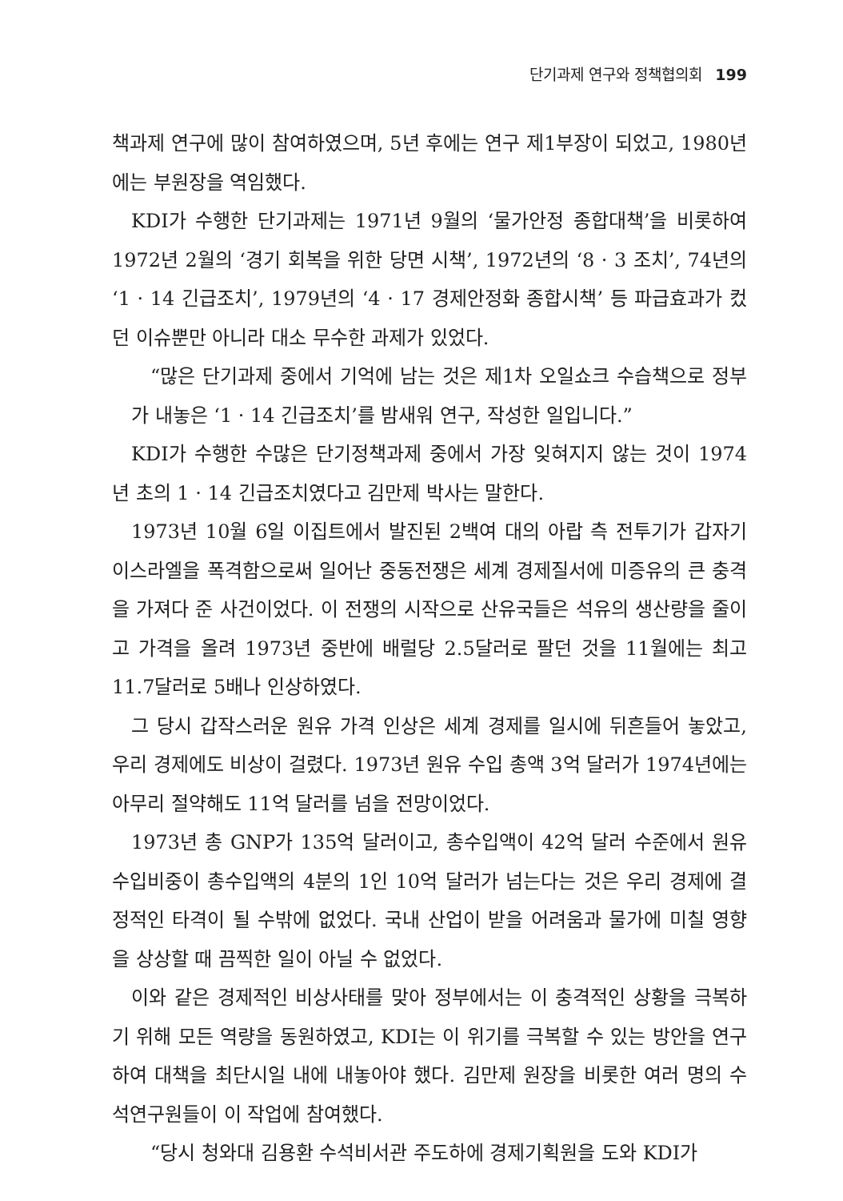단기과제 연구와 정책협의회 199
책과제 연구에 많이 참여하였으며, 5년 후에는 연구 제1부장이 되었고, 1980년에는 부원장을 역임했다.
KDI가 수행한 단기과제는 1971년 9월의 ‘물가안정 종합대책’을 비롯하여 1972년 2월의 ‘경기 회복을 위한 당면 시책’, 1972년의 ‘8 · 3 조치’, 74년의 ‘1 · 14 긴급조치’, 1979년의 ‘4 · 17 경제안정화 종합시책’ 등 파급효과가 컸던 이슈뿐만 아니라 대소 무수한 과제가 있었다.
“많은 단기과제 중에서 기억에 남는 것은 제1차 오일쇼크 수습책으로 정부가 내놓은 ‘1 · 14 긴급조치’를 밤새워 연구, 작성한 일입니다.”
KDI가 수행한 수많은 단기정책과제 중에서 가장 잊혀지지 않는 것이 1974년 초의 1 · 14 긴급조치였다고 김만제 박사는 말한다.
1973년 10월 6일 이집트에서 발진된 2백여 대의 아랍 측 전투기가 갑자기 이스라엘을 폭격함으로써 일어난 중동전쟁은 세계 경제질서에 미증유의 큰 충격을 가져다 준 사건이었다. 이 전쟁의 시작으로 산유국들은 석유의 생산량을 줄이고 가격을 올려 1973년 중반에 배럴당 2.5달러로 팔던 것을 11월에는 최고 11.7달러로 5배나 인상하였다.
그 당시 갑작스러운 원유 가격 인상은 세계 경제를 일시에 뒤흔들어 놓았고, 우리 경제에도 비상이 걸렸다. 1973년 원유 수입 총액 3억 달러가 1974년에는 아무리 절약해도 11억 달러를 넘을 전망이었다.
1973년 총 GNP가 135억 달러이고, 총수입액이 42억 달러 수준에서 원유 수입비중이 총수입액의 4분의 1인 10억 달러가 넘는다는 것은 우리 경제에 결정적인 타격이 될 수밖에 없었다. 국내 산업이 받을 어려움과 물가에 미칠 영향을 상상할 때 끔찍한 일이 아닐 수 없었다.
이와 같은 경제적인 비상사태를 맞아 정부에서는 이 충격적인 상황을 극복하기 위해 모든 역량을 동원하였고, KDI는 이 위기를 극복할 수 있는 방안을 연구하여 대책을 최단시일 내에 내놓아야 했다. 김만제 원장을 비롯한 여러 명의 수석연구원들이 이 작업에 참여했다.
“당시 청와대 김용환 수석비서관 주도하에 경제기획원을 도와 KDI가